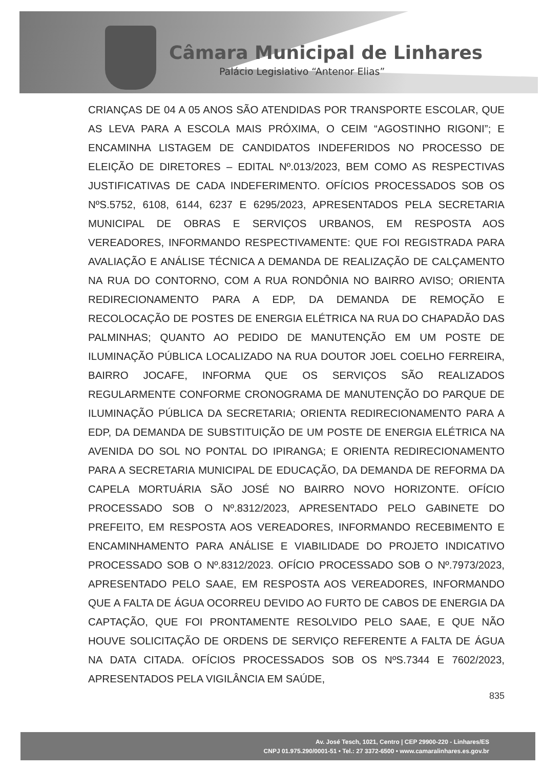Câmara Municipal de Linhares
Palácio Legislativo “Antenor Elias”
CRIANÇAS DE 04 A 05 ANOS SÃO ATENDIDAS POR TRANSPORTE ESCOLAR, QUE AS LEVA PARA A ESCOLA MAIS PRÓXIMA, O CEIM “AGOSTINHO RIGONI”; E ENCAMINHA LISTAGEM DE CANDIDATOS INDEFERIDOS NO PROCESSO DE ELEIÇÃO DE DIRETORES – EDITAL Nº.013/2023, BEM COMO AS RESPECTIVAS JUSTIFICATIVAS DE CADA INDEFERIMENTO. OFÍCIOS PROCESSADOS SOB OS NºS.5752, 6108, 6144, 6237 E 6295/2023, APRESENTADOS PELA SECRETARIA MUNICIPAL DE OBRAS E SERVIÇOS URBANOS, EM RESPOSTA AOS VEREADORES, INFORMANDO RESPECTIVAMENTE: QUE FOI REGISTRADA PARA AVALIAÇÃO E ANÁLISE TÉCNICA A DEMANDA DE REALIZAÇÃO DE CALÇAMENTO NA RUA DO CONTORNO, COM A RUA RONDÔNIA NO BAIRRO AVISO; ORIENTA REDIRECIONAMENTO PARA A EDP, DA DEMANDA DE REMOÇÃO E RECOLOCAÇÃO DE POSTES DE ENERGIA ELÉTRICA NA RUA DO CHAPADÃO DAS PALMINHAS; QUANTO AO PEDIDO DE MANUTENÇÃO EM UM POSTE DE ILUMINAÇÃO PÚBLICA LOCALIZADO NA RUA DOUTOR JOEL COELHO FERREIRA, BAIRRO JOCAFE, INFORMA QUE OS SERVIÇOS SÃO REALIZADOS REGULARMENTE CONFORME CRONOGRAMA DE MANUTENÇÃO DO PARQUE DE ILUMINAÇÃO PÚBLICA DA SECRETARIA; ORIENTA REDIRECIONAMENTO PARA A EDP, DA DEMANDA DE SUBSTITUIÇÃO DE UM POSTE DE ENERGIA ELÉTRICA NA AVENIDA DO SOL NO PONTAL DO IPIRANGA; E ORIENTA REDIRECIONAMENTO PARA A SECRETARIA MUNICIPAL DE EDUCAÇÃO, DA DEMANDA DE REFORMA DA CAPELA MORTUÁRIA SÃO JOSÉ NO BAIRRO NOVO HORIZONTE. OFÍCIO PROCESSADO SOB O Nº.8312/2023, APRESENTADO PELO GABINETE DO PREFEITO, EM RESPOSTA AOS VEREADORES, INFORMANDO RECEBIMENTO E ENCAMINHAMENTO PARA ANÁLISE E VIABILIDADE DO PROJETO INDICATIVO PROCESSADO SOB O Nº.8312/2023. OFÍCIO PROCESSADO SOB O Nº.7973/2023, APRESENTADO PELO SAAE, EM RESPOSTA AOS VEREADORES, INFORMANDO QUE A FALTA DE ÁGUA OCORREU DEVIDO AO FURTO DE CABOS DE ENERGIA DA CAPTAÇÃO, QUE FOI PRONTAMENTE RESOLVIDO PELO SAAE, E QUE NÃO HOUVE SOLICITAÇÃO DE ORDENS DE SERVIÇO REFERENTE A FALTA DE ÁGUA NA DATA CITADA. OFÍCIOS PROCESSADOS SOB OS NºS.7344 E 7602/2023, APRESENTADOS PELA VIGILÂNCIA EM SAÚDE,
835
Av. José Tesch, 1021, Centro | CEP 29900-220 - Linhares/ES
CNPJ 01.975.290/0001-51 • Tel.: 27 3372-6500 • www.camaralinhares.es.gov.br